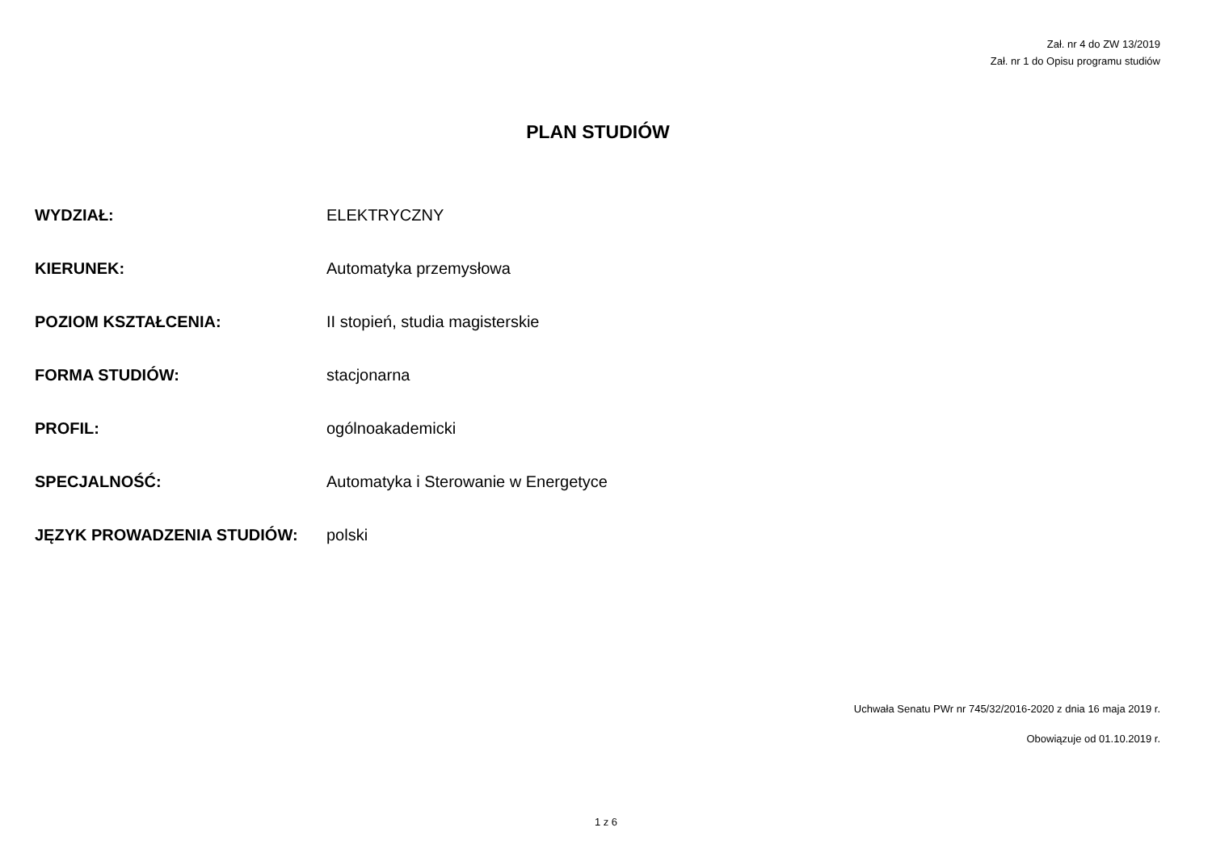Zał. nr 4 do ZW 13/2019
Zał. nr 1 do Opisu programu studiów
PLAN STUDIÓW
WYDZIAŁ: ELEKTRYCZNY
KIERUNEK: Automatyka przemysłowa
POZIOM KSZTAŁCENIA: II stopień, studia magisterskie
FORMA STUDIÓW: stacjonarna
PROFIL: ogólnoakademicki
SPECJALNOŚĆ: Automatyka i Sterowanie w Energetyce
JĘZYK PROWADZENIA STUDIÓW: polski
Uchwała Senatu PWr nr 745/32/2016-2020 z dnia 16 maja 2019 r.
Obowiązuje od 01.10.2019 r.
1 z 6